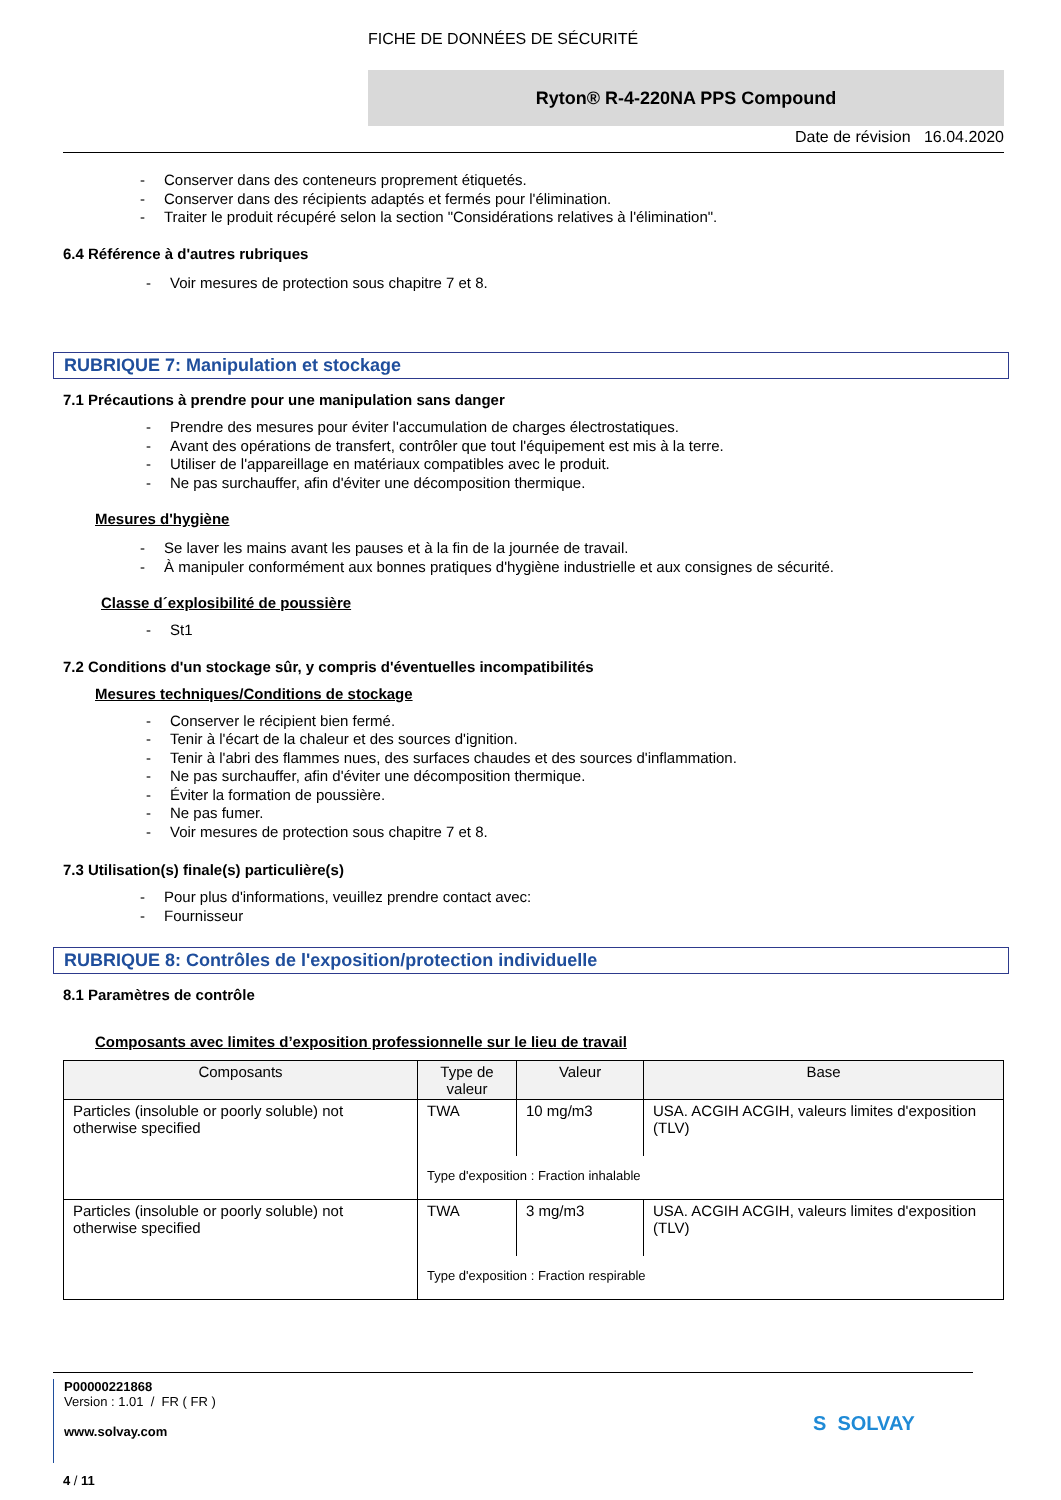FICHE DE DONNÉES DE SÉCURITÉ
Ryton® R-4-220NA PPS Compound
Date de révision 16.04.2020
- Conserver dans des conteneurs proprement étiquetés.
- Conserver dans des récipients adaptés et fermés pour l'élimination.
- Traiter le produit récupéré selon la section "Considérations relatives à l'élimination".
6.4 Référence à d'autres rubriques
- Voir mesures de protection sous chapitre 7 et 8.
RUBRIQUE 7: Manipulation et stockage
7.1 Précautions à prendre pour une manipulation sans danger
- Prendre des mesures pour éviter l'accumulation de charges électrostatiques.
- Avant des opérations de transfert, contrôler que tout l'équipement est mis à la terre.
- Utiliser de l'appareillage en matériaux compatibles avec le produit.
- Ne pas surchauffer, afin d'éviter une décomposition thermique.
Mesures d'hygiène
- Se laver les mains avant les pauses et à la fin de la journée de travail.
- À manipuler conformément aux bonnes pratiques d'hygiène industrielle et aux consignes de sécurité.
Classe d´explosibilité de poussière
- St1
7.2 Conditions d'un stockage sûr, y compris d'éventuelles incompatibilités
Mesures techniques/Conditions de stockage
- Conserver le récipient bien fermé.
- Tenir à l'écart de la chaleur et des sources d'ignition.
- Tenir à l'abri des flammes nues, des surfaces chaudes et des sources d'inflammation.
- Ne pas surchauffer, afin d'éviter une décomposition thermique.
- Éviter la formation de poussière.
- Ne pas fumer.
- Voir mesures de protection sous chapitre 7 et 8.
7.3 Utilisation(s) finale(s) particulière(s)
- Pour plus d'informations, veuillez prendre contact avec:
- Fournisseur
RUBRIQUE 8: Contrôles de l'exposition/protection individuelle
8.1 Paramètres de contrôle
Composants avec limites d’exposition professionnelle sur le lieu de travail
| Composants | Type de valeur | Valeur | Base |
| --- | --- | --- | --- |
| Particles (insoluble or poorly soluble) not otherwise specified | TWA | 10 mg/m3 | USA. ACGIH ACGIH, valeurs limites d'exposition (TLV) |
| | Type d'exposition : Fraction inhalable | | |
| Particles (insoluble or poorly soluble) not otherwise specified | TWA | 3 mg/m3 | USA. ACGIH ACGIH, valeurs limites d'exposition (TLV) |
| | Type d'exposition : Fraction respirable | | |
P00000221868
Version : 1.01 / FR ( FR )
www.solvay.com
S SOLVAY
4 / 11